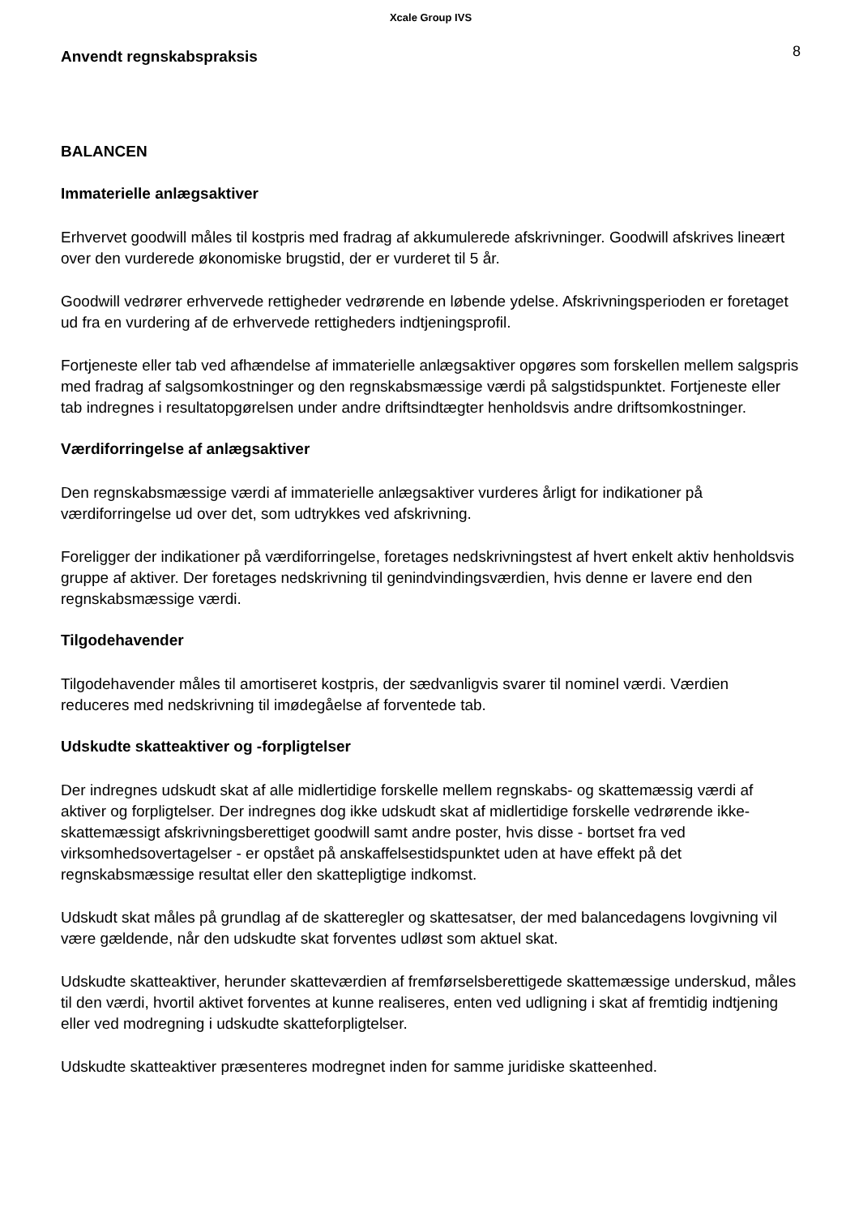Xcale Group IVS
Anvendt regnskabspraksis
8
BALANCEN
Immaterielle anlægsaktiver
Erhvervet goodwill måles til kostpris med fradrag af akkumulerede afskrivninger. Goodwill afskrives lineært over den vurderede økonomiske brugstid, der er vurderet til 5 år.
Goodwill vedrører erhvervede rettigheder vedrørende en løbende ydelse. Afskrivningsperioden er foretaget ud fra en vurdering af de erhvervede rettigheders indtjeningsprofil.
Fortjeneste eller tab ved afhændelse af immaterielle anlægsaktiver opgøres som forskellen mellem salgspris med fradrag af salgsomkostninger og den regnskabsmæssige værdi på salgstidspunktet. Fortjeneste eller tab indregnes i resultatopgørelsen under andre driftsindtægter henholdsvis andre driftsomkostninger.
Værdiforringelse af anlægsaktiver
Den regnskabsmæssige værdi af immaterielle anlægsaktiver vurderes årligt for indikationer på værdiforringelse ud over det, som udtrykkes ved afskrivning.
Foreligger der indikationer på værdiforringelse, foretages nedskrivningstest af hvert enkelt aktiv henholdsvis gruppe af aktiver. Der foretages nedskrivning til genindvindingsværdien, hvis denne er lavere end den regnskabsmæssige værdi.
Tilgodehavender
Tilgodehavender måles til amortiseret kostpris, der sædvanligvis svarer til nominel værdi. Værdien reduceres med nedskrivning til imødegåelse af forventede tab.
Udskudte skatteaktiver og -forpligtelser
Der indregnes udskudt skat af alle midlertidige forskelle mellem regnskabs- og skattemæssig værdi af aktiver og forpligtelser. Der indregnes dog ikke udskudt skat af midlertidige forskelle vedrørende ikke-skattemæssigt afskrivningsberettiget goodwill samt andre poster, hvis disse - bortset fra ved virksomhedsovertagelser - er opstået på anskaffelsestidspunktet uden at have effekt på det regnskabsmæssige resultat eller den skattepligtige indkomst.
Udskudt skat måles på grundlag af de skatteregler og skattesatser, der med balancedagens lovgivning vil være gældende, når den udskudte skat forventes udløst som aktuel skat.
Udskudte skatteaktiver, herunder skatteværdien af fremførselsberettigede skattemæssige underskud, måles til den værdi, hvortil aktivet forventes at kunne realiseres, enten ved udligning i skat af fremtidig indtjening eller ved modregning i udskudte skatteforpligtelser.
Udskudte skatteaktiver præsenteres modregnet inden for samme juridiske skatteenhed.